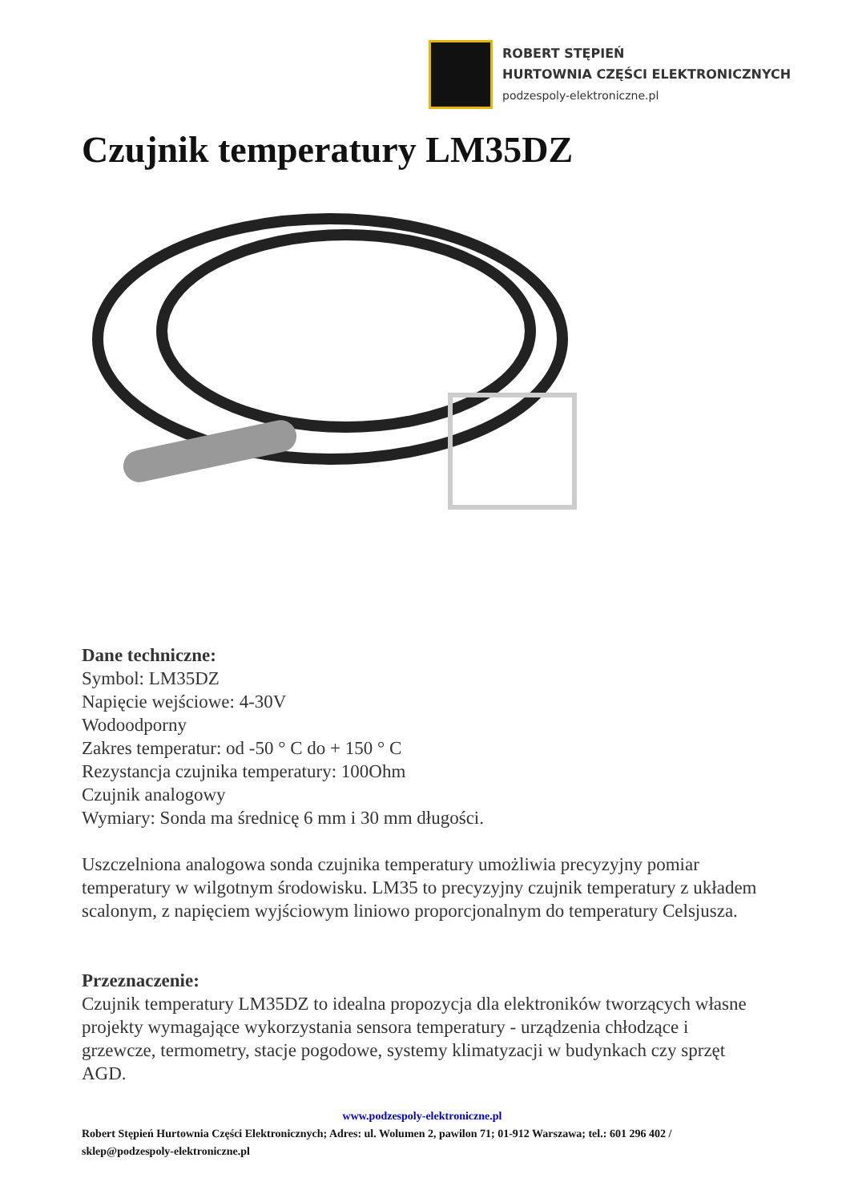ROBERT STĘPIEŃ
HURTOWNIA CZĘŚCI ELEKTRONICZNYCH
podzespoly-elektroniczne.pl
Czujnik temperatury LM35DZ
Dane techniczne:
Symbol: LM35DZ
Napięcie wejściowe: 4-30V
Wodoodporny
Zakres temperatur: od -50 ° C do + 150 ° C
Rezystancja czujnika temperatury: 100Ohm
Czujnik analogowy
Wymiary: Sonda ma średnicę 6 mm i 30 mm długości.
Uszczelniona analogowa sonda czujnika temperatury umożliwia precyzyjny pomiar temperatury w wilgotnym środowisku. LM35 to precyzyjny czujnik temperatury z układem scalonym, z napięciem wyjściowym liniowo proporcjonalnym do temperatury Celsjusza.
Przeznaczenie:
Czujnik temperatury LM35DZ to idealna propozycja dla elektroników tworzących własne projekty wymagające wykorzystania sensora temperatury - urządzenia chłodzące i grzewcze, termometry, stacje pogodowe, systemy klimatyzacji w budynkach czy sprzęt AGD.
www.podzespoly-elektroniczne.pl
Robert Stępień Hurtownia Części Elektronicznych; Adres: ul. Wolumen 2, pawilon 71; 01-912 Warszawa; tel.: 601 296 402 / sklep@podzespoly-elektroniczne.pl